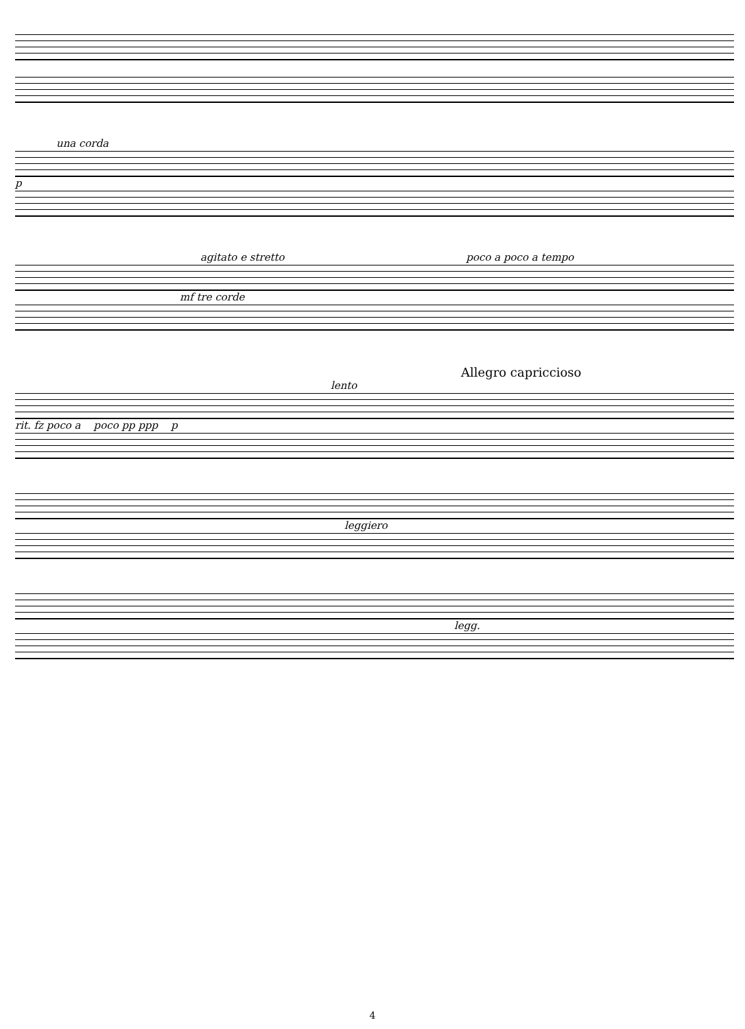una corda
p
agitato e stretto poco a poco a tempo
mf tre corde
Allegro capriccioso
lento
rit. fz poco a poco pp ppp p
leggiero
legg.
4